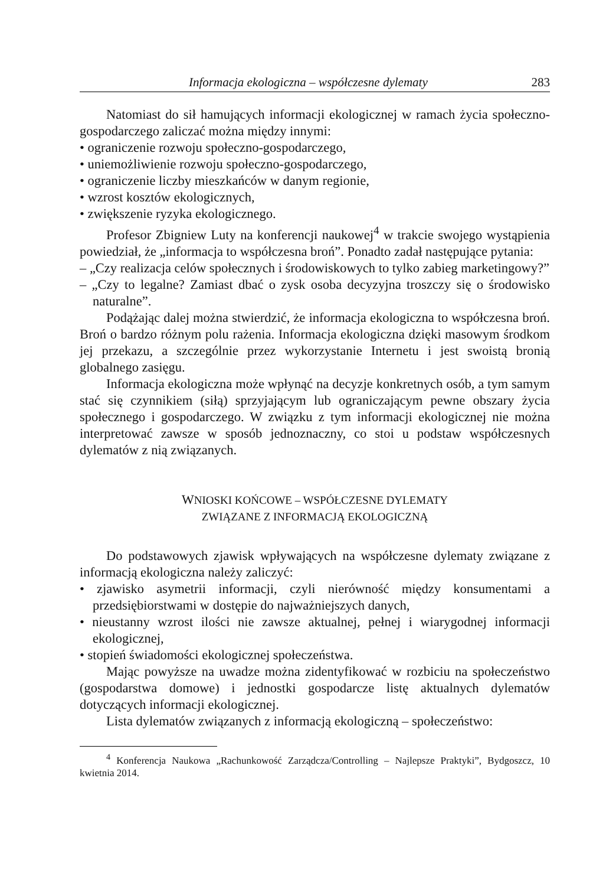Informacja ekologiczna – współczesne dylematy 283
Natomiast do sił hamujących informacji ekologicznej w ramach życia społeczno-gospodarczego zaliczać można między innymi:
• ograniczenie rozwoju społeczno-gospodarczego,
• uniemożliwienie rozwoju społeczno-gospodarczego,
• ograniczenie liczby mieszkańców w danym regionie,
• wzrost kosztów ekologicznych,
• zwiększenie ryzyka ekologicznego.
Profesor Zbigniew Luty na konferencji naukowej<sup>4</sup> w trakcie swojego wystąpienia powiedział, że „informacja to współczesna broń”. Ponadto zadał następujące pytania:
– „Czy realizacja celów społecznych i środowiskowych to tylko zabieg marketingowy?”
– „Czy to legalne? Zamiast dbać o zysk osoba decyzyjna troszczy się o środowisko naturalne”.
Podążając dalej można stwierdzić, że informacja ekologiczna to współczesna broń. Broń o bardzo różnym polu rażenia. Informacja ekologiczna dzięki masowym środkom jej przekazu, a szczególnie przez wykorzystanie Internetu i jest swoistą bronią globalnego zasięgu.
Informacja ekologiczna może wpłynąć na decyzje konkretnych osób, a tym samym stać się czynnikiem (siłą) sprzyjającym lub ograniczającym pewne obszary życia społecznego i gospodarczego. W związku z tym informacji ekologicznej nie można interpretować zawsze w sposób jednoznaczny, co stoi u podstaw współczesnych dylematów z nią związanych.
WNIOSKI KOŃCOWE – WSPÓŁCZESNE DYLEMATY
ZWIĄZANE Z INFORMACJĄ EKOLOGICZNĄ
Do podstawowych zjawisk wpływających na współczesne dylematy związane z informacją ekologiczna należy zaliczyć:
• zjawisko asymetrii informacji, czyli nierówność między konsumentami a przedsiębiorstwami w dostępie do najważniejszych danych,
• nieustanny wzrost ilości nie zawsze aktualnej, pełnej i wiarygodnej informacji ekologicznej,
• stopień świadomości ekologicznej społeczeństwa.
Mając powyższe na uwadze można zidentyfikować w rozbiciu na społeczeństwo (gospodarstwa domowe) i jednostki gospodarcze listę aktualnych dylematów dotyczących informacji ekologicznej.
Lista dylematów związanych z informacją ekologiczną – społeczeństwo:
<sup>4</sup> Konferencja Naukowa „Rachunkowość Zarządcza/Controlling – Najlepsze Praktyki”, Bydgoszcz, 10 kwietnia 2014.